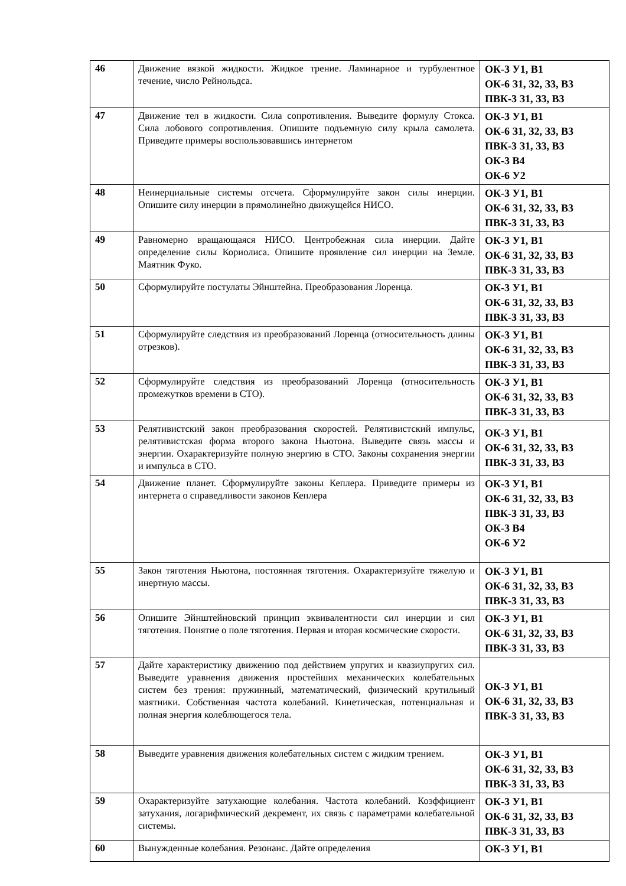| 46 | Движение вязкой жидкости. Жидкое трение. Ламинарное и турбулентное течение, число Рейнольдса. | ОК-3 У1, В1 ОК-6 З1, З2, З3, В3 ПВК-3 З1, З3, В3 |
| 47 | Движение тел в жидкости. Сила сопротивления. Выведите формулу Стокса. Сила лобового сопротивления. Опишите подъемную силу крыла самолета. Приведите примеры воспользовавшись интернетом | ОК-3 У1, В1 ОК-6 З1, З2, З3, В3 ПВК-3 З1, З3, В3 ОК-3 В4 ОК-6 У2 |
| 48 | Неинерциальные системы отсчета. Сформулируйте закон силы инерции. Опишите силу инерции в прямолинейно движущейся НИСО. | ОК-3 У1, В1 ОК-6 З1, З2, З3, В3 ПВК-3 З1, З3, В3 |
| 49 | Равномерно вращающаяся НИСО. Центробежная сила инерции. Дайте определение силы Кориолиса. Опишите проявление сил инерции на Земле. Маятник Фуко. | ОК-3 У1, В1 ОК-6 З1, З2, З3, В3 ПВК-3 З1, З3, В3 |
| 50 | Сформулируйте постулаты Эйнштейна. Преобразования Лоренца. | ОК-3 У1, В1 ОК-6 З1, З2, З3, В3 ПВК-3 З1, З3, В3 |
| 51 | Сформулируйте следствия из преобразований Лоренца (относительность длины отрезков). | ОК-3 У1, В1 ОК-6 З1, З2, З3, В3 ПВК-3 З1, З3, В3 |
| 52 | Сформулируйте следствия из преобразований Лоренца (относительность промежутков времени в СТО). | ОК-3 У1, В1 ОК-6 З1, З2, З3, В3 ПВК-3 З1, З3, В3 |
| 53 | Релятивистский закон преобразования скоростей. Релятивистский импульс, релятивистская форма второго закона Ньютона. Выведите связь массы и энергии. Охарактеризуйте полную энергию в СТО. Законы сохранения энергии и импульса в СТО. | ОК-3 У1, В1 ОК-6 З1, З2, З3, В3 ПВК-3 З1, З3, В3 |
| 54 | Движение планет. Сформулируйте законы Кеплера. Приведите примеры из интернета о справедливости законов Кеплера | ОК-3 У1, В1 ОК-6 З1, З2, З3, В3 ПВК-3 З1, З3, В3 ОК-3 В4 ОК-6 У2 |
| 55 | Закон тяготения Ньютона, постоянная тяготения. Охарактеризуйте тяжелую и инертную массы. | ОК-3 У1, В1 ОК-6 З1, З2, З3, В3 ПВК-3 З1, З3, В3 |
| 56 | Опишите Эйнштейновский принцип эквивалентности сил инерции и сил тяготения. Понятие о поле тяготения. Первая и вторая космические скорости. | ОК-3 У1, В1 ОК-6 З1, З2, З3, В3 ПВК-3 З1, З3, В3 |
| 57 | Дайте характеристику движению под действием упругих и квазиупругих сил. Выведите уравнения движения простейших механических колебательных систем без трения: пружинный, математический, физический крутильный маятники. Собственная частота колебаний. Кинетическая, потенциальная и полная энергия колеблющегося тела. | ОК-3 У1, В1 ОК-6 З1, З2, З3, В3 ПВК-3 З1, З3, В3 |
| 58 | Выведите уравнения движения колебательных систем с жидким трением. | ОК-3 У1, В1 ОК-6 З1, З2, З3, В3 ПВК-3 З1, З3, В3 |
| 59 | Охарактеризуйте затухающие колебания. Частота колебаний. Коэффициент затухания, логарифмический декремент, их связь с параметрами колебательной системы. | ОК-3 У1, В1 ОК-6 З1, З2, З3, В3 ПВК-3 З1, З3, В3 |
| 60 | Вынужденные колебания. Резонанс. Дайте определения | ОК-3 У1, В1 |